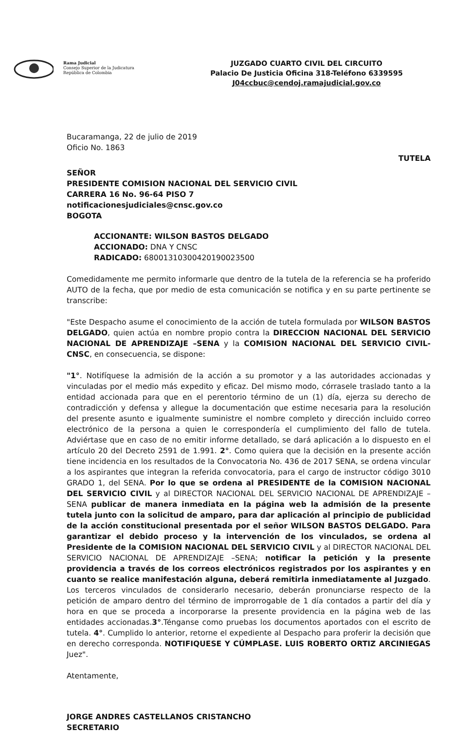Rama Judicial
Consejo Superior de la Judicatura
República de Colombia
JUZGADO CUARTO CIVIL DEL CIRCUITO
Palacio De Justicia Oficina 318-Teléfono 6339595
J04ccbuc@cendoj.ramajudicial.gov.co
Bucaramanga, 22 de julio de 2019
Oficio No. 1863
TUTELA
SEÑOR
PRESIDENTE COMISION NACIONAL DEL SERVICIO CIVIL
CARRERA 16 No. 96-64 PISO 7
notificacionesjudiciales@cnsc.gov.co
BOGOTA
ACCIONANTE: WILSON BASTOS DELGADO
ACCIONADO: DNA Y CNSC
RADICADO: 68001310300420190023500
Comedidamente me permito informarle que dentro de la tutela de la referencia se ha proferido AUTO de la fecha, que por medio de esta comunicación se notifica y en su parte pertinente se transcribe:
"Este Despacho asume el conocimiento de la acción de tutela formulada por WILSON BASTOS DELGADO, quien actúa en nombre propio contra la DIRECCION NACIONAL DEL SERVICIO NACIONAL DE APRENDIZAJE –SENA y la COMISION NACIONAL DEL SERVICIO CIVIL- CNSC, en consecuencia, se dispone:
"1°. Notifíquese la admisión de la acción a su promotor y a las autoridades accionadas y vinculadas por el medio más expedito y eficaz. Del mismo modo, córrasele traslado tanto a la entidad accionada para que en el perentorio término de un (1) día, ejerza su derecho de contradicción y defensa y allegue la documentación que estime necesaria para la resolución del presente asunto e igualmente suministre el nombre completo y dirección incluido correo electrónico de la persona a quien le correspondería el cumplimiento del fallo de tutela. Adviértase que en caso de no emitir informe detallado, se dará aplicación a lo dispuesto en el artículo 20 del Decreto 2591 de 1.991. 2°. Como quiera que la decisión en la presente acción tiene incidencia en los resultados de la Convocatoria No. 436 de 2017 SENA, se ordena vincular a los aspirantes que integran la referida convocatoria, para el cargo de instructor código 3010 GRADO 1, del SENA. Por lo que se ordena al PRESIDENTE de la COMISION NACIONAL DEL SERVICIO CIVIL y al DIRECTOR NACIONAL DEL SERVICIO NACIONAL DE APRENDIZAJE –SENA publicar de manera inmediata en la página web la admisión de la presente tutela junto con la solicitud de amparo, para dar aplicación al principio de publicidad de la acción constitucional presentada por el señor WILSON BASTOS DELGADO. Para garantizar el debido proceso y la intervención de los vinculados, se ordena al Presidente de la COMISION NACIONAL DEL SERVICIO CIVIL y al DIRECTOR NACIONAL DEL SERVICIO NACIONAL DE APRENDIZAJE –SENA; notificar la petición y la presente providencia a través de los correos electrónicos registrados por los aspirantes y en cuanto se realice manifestación alguna, deberá remitirla inmediatamente al Juzgado. Los terceros vinculados de considerarlo necesario, deberán pronunciarse respecto de la petición de amparo dentro del término de improrrogable de 1 día contados a partir del día y hora en que se proceda a incorporarse la presente providencia en la página web de las entidades accionadas.3°.Ténganse como pruebas los documentos aportados con el escrito de tutela. 4°. Cumplido lo anterior, retorne el expediente al Despacho para proferir la decisión que en derecho corresponda. NOTIFIQUESE Y CÚMPLASE. LUIS ROBERTO ORTIZ ARCINIEGAS Juez".
Atentamente,
JORGE ANDRES CASTELLANOS CRISTANCHO
SECRETARIO